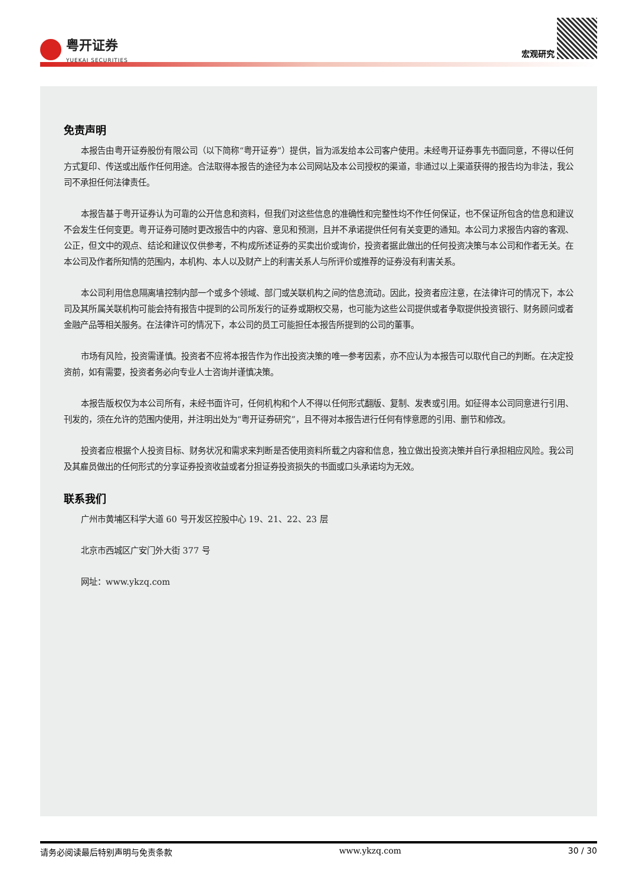粤开证券 YUEKAI SECURITIES
宏观研究
免责声明
本报告由粤开证券股份有限公司（以下简称“粤开证券”）提供，旨为派发给本公司客户使用。未经粤开证券事先书面同意，不得以任何方式复印、传送或出版作任何用途。合法取得本报告的途径为本公司网站及本公司授权的渠道，非通过以上渠道获得的报告均为非法，我公司不承担任何法律责任。
本报告基于粤开证券认为可靠的公开信息和资料，但我们对这些信息的准确性和完整性均不作任何保证，也不保证所包含的信息和建议不会发生任何变更。粤开证券可随时更改报告中的内容、意见和预测，且并不承诺提供任何有关变更的通知。本公司力求报告内容的客观、公正，但文中的观点、结论和建议仅供参考，不构成所述证券的买卖出价或询价，投资者据此做出的任何投资决策与本公司和作者无关。在本公司及作者所知情的范围内，本机构、本人以及财产上的利害关系人与所评价或推荐的证券没有利害关系。
本公司利用信息隔离墙控制内部一个或多个领域、部门或关联机构之间的信息流动。因此，投资者应注意，在法律许可的情况下，本公司及其所属关联机构可能会持有报告中提到的公司所发行的证券或期权交易，也可能为这些公司提供或者争取提供投资银行、财务顾问或者金融产品等相关服务。在法律许可的情况下，本公司的员工可能担任本报告所提到的公司的董事。
市场有风险，投资需谨慎。投资者不应将本报告作为作出投资决策的唯一参考因素，亦不应认为本报告可以取代自己的判断。在决定投资前，如有需要，投资者务必向专业人士咨询并谨慎决策。
本报告版权仅为本公司所有，未经书面许可，任何机构和个人不得以任何形式翻版、复制、发表或引用。如征得本公司同意进行引用、刊发的，须在允许的范围内使用，并注明出处为“粤开证券研究”，且不得对本报告进行任何有悖意愿的引用、删节和修改。
投资者应根据个人投资目标、财务状况和需求来判断是否使用资料所载之内容和信息，独立做出投资决策并自行承担相应风险。我公司及其雇员做出的任何形式的分享证券投资收益或者分担证券投资损失的书面或口头承诺均为无效。
联系我们
广州市黄埔区科学大道 60 号开发区控股中心 19、21、22、23 层
北京市西城区广安门外大街 377 号
网址：www.ykzq.com
请务必阅读最后特别声明与免责条款 www.ykzq.com 30 / 30